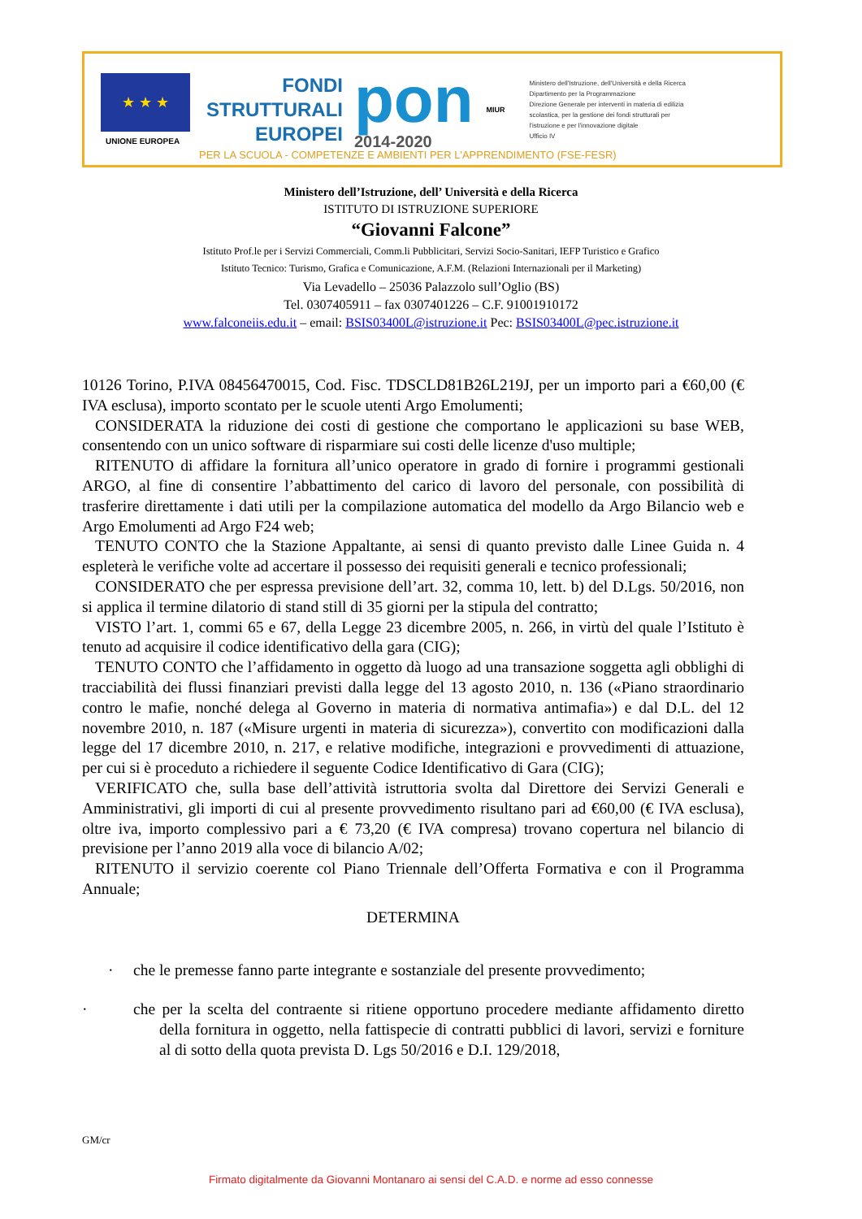★ ★ ★
UNIONE EUROPEA
FONDI
STRUTTURALI
EUROPEI
pon
2014-2020
MIUR
Ministero dell'Istruzione, dell'Università e della Ricerca
Dipartimento per la Programmazione
Direzione Generale per interventi in materia di edilizia
scolastica, per la gestione dei fondi strutturali per
l'istruzione e per l'innovazione digitale
Ufficio IV
PER LA SCUOLA - COMPETENZE E AMBIENTI PER L'APPRENDIMENTO (FSE-FESR)
Ministero dell’Istruzione, dell’ Università e della Ricerca
ISTITUTO DI ISTRUZIONE SUPERIORE
“Giovanni Falcone”
Istituto Prof.le per i Servizi Commerciali, Comm.li Pubblicitari, Servizi Socio-Sanitari, IEFP Turistico e Grafico
Istituto Tecnico: Turismo, Grafica e Comunicazione, A.F.M. (Relazioni Internazionali per il Marketing)
Via Levadello – 25036 Palazzolo sull’Oglio (BS)
Tel. 0307405911 – fax 0307401226 – C.F. 91001910172
www.falconeiis.edu.it – email: BSIS03400L@istruzione.it Pec: BSIS03400L@pec.istruzione.it
10126 Torino, P.IVA 08456470015, Cod. Fisc. TDSCLD81B26L219J, per un importo pari a €60,00 (€ IVA esclusa), importo scontato per le scuole utenti Argo Emolumenti;
CONSIDERATA la riduzione dei costi di gestione che comportano le applicazioni su base WEB, consentendo con un unico software di risparmiare sui costi delle licenze d'uso multiple;
RITENUTO di affidare la fornitura all’unico operatore in grado di fornire i programmi gestionali ARGO, al fine di consentire l’abbattimento del carico di lavoro del personale, con possibilità di trasferire direttamente i dati utili per la compilazione automatica del modello da Argo Bilancio web e Argo Emolumenti ad Argo F24 web;
TENUTO CONTO che la Stazione Appaltante, ai sensi di quanto previsto dalle Linee Guida n. 4 espleterà le verifiche volte ad accertare il possesso dei requisiti generali e tecnico professionali;
CONSIDERATO che per espressa previsione dell’art. 32, comma 10, lett. b) del D.Lgs. 50/2016, non si applica il termine dilatorio di stand still di 35 giorni per la stipula del contratto;
VISTO l’art. 1, commi 65 e 67, della Legge 23 dicembre 2005, n. 266, in virtù del quale l’Istituto è tenuto ad acquisire il codice identificativo della gara (CIG);
TENUTO CONTO che l’affidamento in oggetto dà luogo ad una transazione soggetta agli obblighi di tracciabilità dei flussi finanziari previsti dalla legge del 13 agosto 2010, n. 136 («Piano straordinario contro le mafie, nonché delega al Governo in materia di normativa antimafia») e dal D.L. del 12 novembre 2010, n. 187 («Misure urgenti in materia di sicurezza»), convertito con modificazioni dalla legge del 17 dicembre 2010, n. 217, e relative modifiche, integrazioni e provvedimenti di attuazione, per cui si è proceduto a richiedere il seguente Codice Identificativo di Gara (CIG);
VERIFICATO che, sulla base dell’attività istruttoria svolta dal Direttore dei Servizi Generali e Amministrativi, gli importi di cui al presente provvedimento risultano pari ad €60,00 (€ IVA esclusa), oltre iva, importo complessivo pari a € 73,20 (€ IVA compresa) trovano copertura nel bilancio di previsione per l’anno 2019 alla voce di bilancio A/02;
RITENUTO il servizio coerente col Piano Triennale dell’Offerta Formativa e con il Programma Annuale;
DETERMINA
· che le premesse fanno parte integrante e sostanziale del presente provvedimento;
· che per la scelta del contraente si ritiene opportuno procedere mediante affidamento diretto della fornitura in oggetto, nella fattispecie di contratti pubblici di lavori, servizi e forniture al di sotto della quota prevista D. Lgs 50/2016 e D.I. 129/2018,
GM/cr
Firmato digitalmente da Giovanni Montanaro ai sensi del C.A.D. e norme ad esso connesse